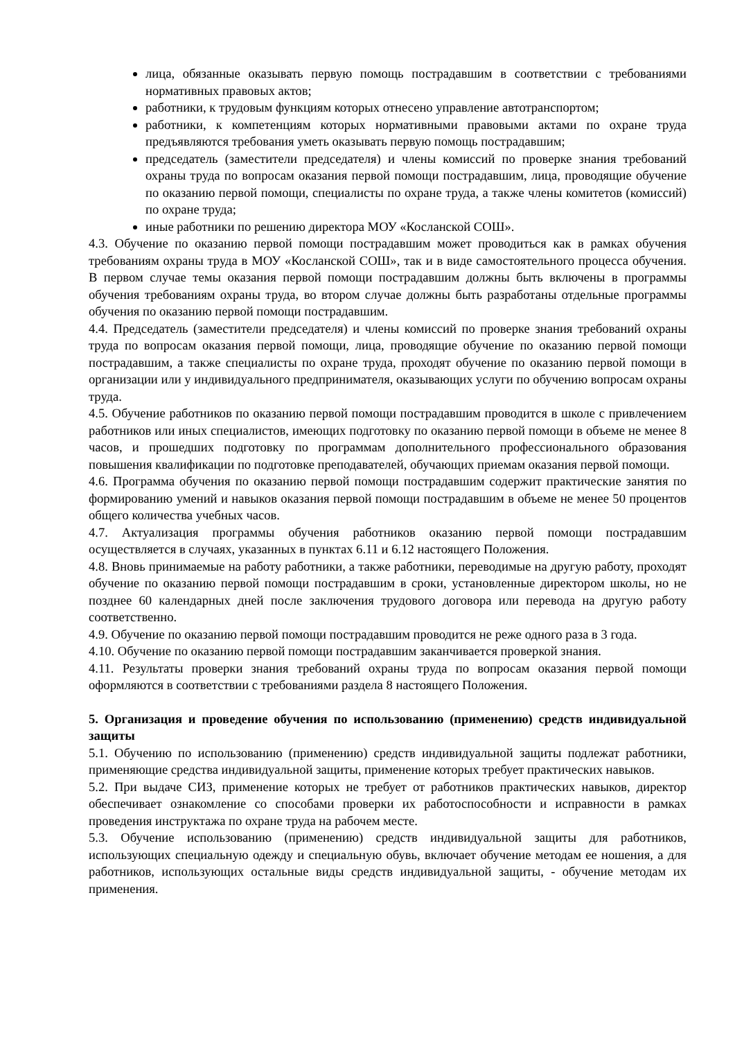лица, обязанные оказывать первую помощь пострадавшим в соответствии с требованиями нормативных правовых актов;
работники, к трудовым функциям которых отнесено управление автотранспортом;
работники, к компетенциям которых нормативными правовыми актами по охране труда предъявляются требования уметь оказывать первую помощь пострадавшим;
председатель (заместители председателя) и члены комиссий по проверке знания требований охраны труда по вопросам оказания первой помощи пострадавшим, лица, проводящие обучение по оказанию первой помощи, специалисты по охране труда, а также члены комитетов (комиссий) по охране труда;
иные работники по решению директора МОУ «Косланской СОШ».
4.3. Обучение по оказанию первой помощи пострадавшим может проводиться как в рамках обучения требованиям охраны труда в МОУ «Косланской СОШ», так и в виде самостоятельного процесса обучения. В первом случае темы оказания первой помощи пострадавшим должны быть включены в программы обучения требованиям охраны труда, во втором случае должны быть разработаны отдельные программы обучения по оказанию первой помощи пострадавшим.
4.4. Председатель (заместители председателя) и члены комиссий по проверке знания требований охраны труда по вопросам оказания первой помощи, лица, проводящие обучение по оказанию первой помощи пострадавшим, а также специалисты по охране труда, проходят обучение по оказанию первой помощи в организации или у индивидуального предпринимателя, оказывающих услуги по обучению вопросам охраны труда.
4.5. Обучение работников по оказанию первой помощи пострадавшим проводится в школе с привлечением работников или иных специалистов, имеющих подготовку по оказанию первой помощи в объеме не менее 8 часов, и прошедших подготовку по программам дополнительного профессионального образования повышения квалификации по подготовке преподавателей, обучающих приемам оказания первой помощи.
4.6. Программа обучения по оказанию первой помощи пострадавшим содержит практические занятия по формированию умений и навыков оказания первой помощи пострадавшим в объеме не менее 50 процентов общего количества учебных часов.
4.7. Актуализация программы обучения работников оказанию первой помощи пострадавшим осуществляется в случаях, указанных в пунктах 6.11 и 6.12 настоящего Положения.
4.8. Вновь принимаемые на работу работники, а также работники, переводимые на другую работу, проходят обучение по оказанию первой помощи пострадавшим в сроки, установленные директором школы, но не позднее 60 календарных дней после заключения трудового договора или перевода на другую работу соответственно.
4.9. Обучение по оказанию первой помощи пострадавшим проводится не реже одного раза в 3 года.
4.10. Обучение по оказанию первой помощи пострадавшим заканчивается проверкой знания.
4.11. Результаты проверки знания требований охраны труда по вопросам оказания первой помощи оформляются в соответствии с требованиями раздела 8 настоящего Положения.
5. Организация и проведение обучения по использованию (применению) средств индивидуальной защиты
5.1. Обучению по использованию (применению) средств индивидуальной защиты подлежат работники, применяющие средства индивидуальной защиты, применение которых требует практических навыков.
5.2. При выдаче СИЗ, применение которых не требует от работников практических навыков, директор обеспечивает ознакомление со способами проверки их работоспособности и исправности в рамках проведения инструктажа по охране труда на рабочем месте.
5.3. Обучение использованию (применению) средств индивидуальной защиты для работников, использующих специальную одежду и специальную обувь, включает обучение методам ее ношения, а для работников, использующих остальные виды средств индивидуальной защиты, - обучение методам их применения.